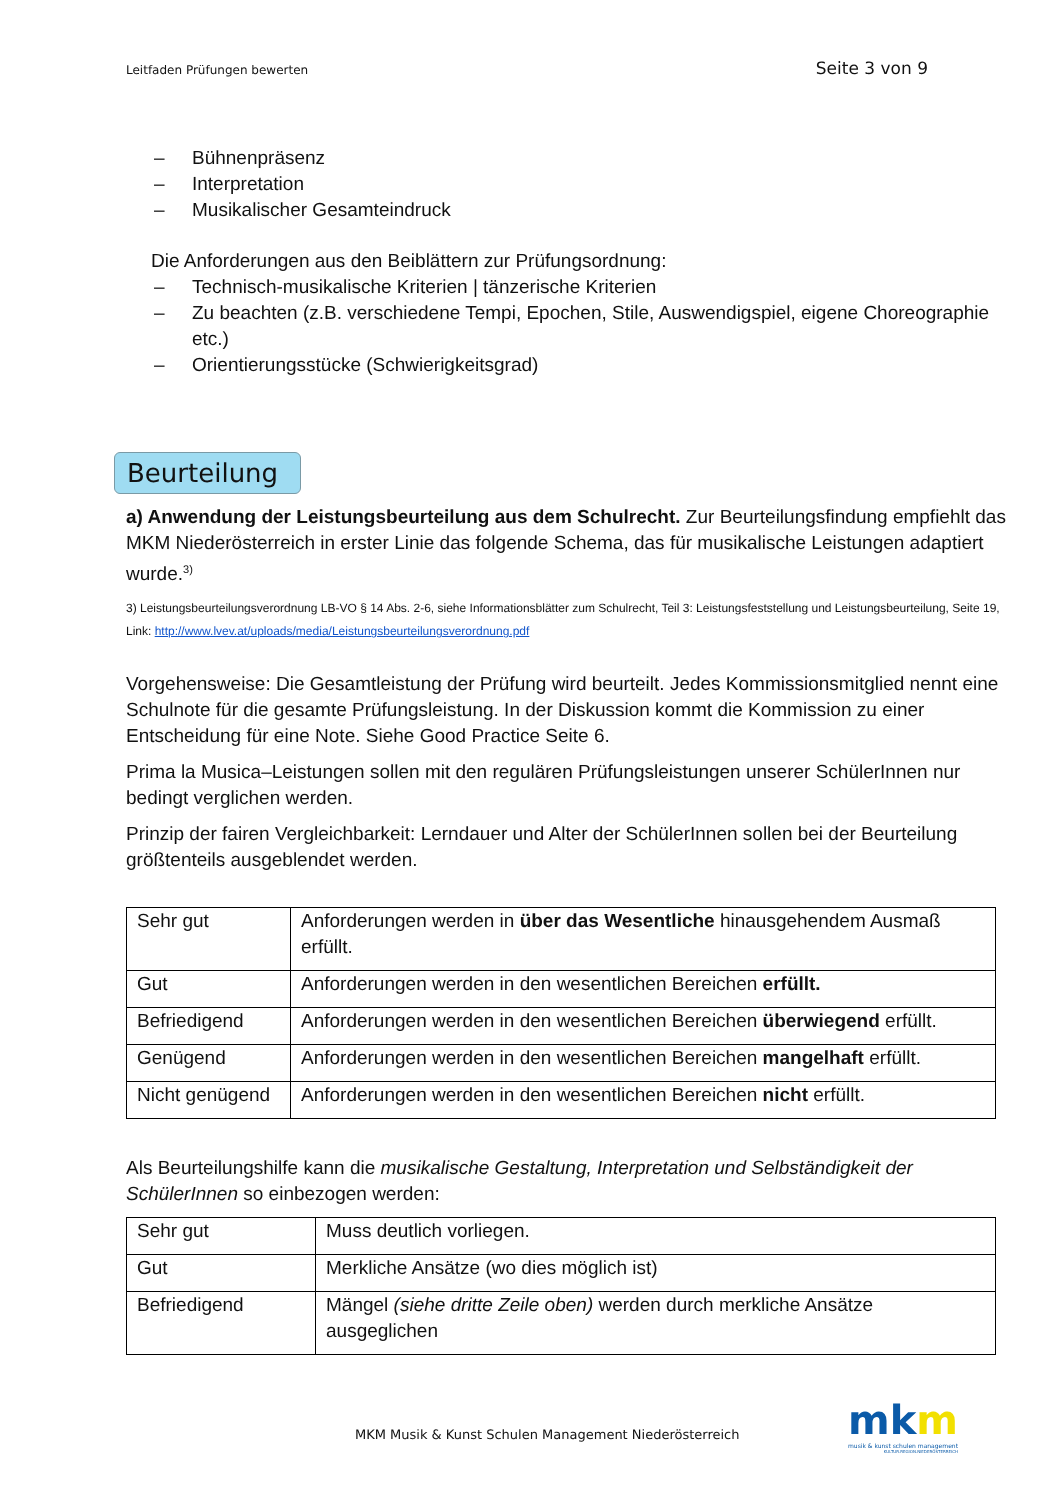Leitfaden Prüfungen bewerten Seite 3 von 9
– Bühnenpräsenz
– Interpretation
– Musikalischer Gesamteindruck
Die Anforderungen aus den Beiblättern zur Prüfungsordnung:
– Technisch-musikalische Kriterien | tänzerische Kriterien
– Zu beachten (z.B. verschiedene Tempi, Epochen, Stile, Auswendigspiel, eigene Choreographie etc.)
– Orientierungsstücke (Schwierigkeitsgrad)
Beurteilung
a) Anwendung der Leistungsbeurteilung aus dem Schulrecht. Zur Beurteilungsfindung empfiehlt das MKM Niederösterreich in erster Linie das folgende Schema, das für musikalische Leistungen adaptiert wurde.<sup>3)</sup>
3) Leistungsbeurteilungsverordnung LB-VO § 14 Abs. 2-6, siehe Informationsblätter zum Schulrecht, Teil 3: Leistungsfeststellung und Leistungsbeurteilung, Seite 19, Link: http://www.lvev.at/uploads/media/Leistungsbeurteilungsverordnung.pdf
Vorgehensweise: Die Gesamtleistung der Prüfung wird beurteilt. Jedes Kommissionsmitglied nennt eine Schulnote für die gesamte Prüfungsleistung. In der Diskussion kommt die Kommission zu einer Entscheidung für eine Note. Siehe Good Practice Seite 6.
Prima la Musica–Leistungen sollen mit den regulären Prüfungsleistungen unserer SchülerInnen nur bedingt verglichen werden.
Prinzip der fairen Vergleichbarkeit: Lerndauer und Alter der SchülerInnen sollen bei der Beurteilung größtenteils ausgeblendet werden.
| Sehr gut | Anforderungen werden in über das Wesentliche hinausgehendem Ausmaß erfüllt. |
| Gut | Anforderungen werden in den wesentlichen Bereichen erfüllt. |
| Befriedigend | Anforderungen werden in den wesentlichen Bereichen überwiegend erfüllt. |
| Genügend | Anforderungen werden in den wesentlichen Bereichen mangelhaft erfüllt. |
| Nicht genügend | Anforderungen werden in den wesentlichen Bereichen nicht erfüllt. |
Als Beurteilungshilfe kann die musikalische Gestaltung, Interpretation und Selbständigkeit der SchülerInnen so einbezogen werden:
| Sehr gut | Muss deutlich vorliegen. |
| Gut | Merkliche Ansätze (wo dies möglich ist) |
| Befriedigend | Mängel (siehe dritte Zeile oben) werden durch merkliche Ansätze ausgeglichen |
MKM Musik & Kunst Schulen Management Niederösterreich
mkm
musik & kunst schulen management
KULTUR.REGION.NIEDERÖSTERREICH